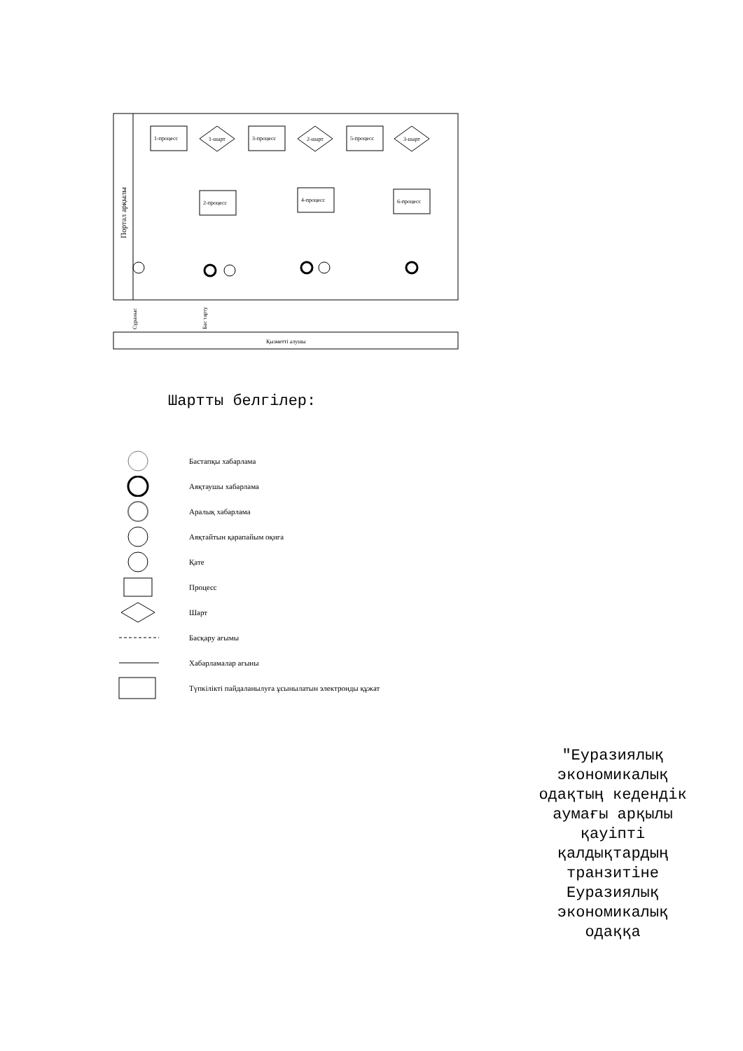Портал арқылы
1-процесс
1-шарт
3-процесс
2-шарт
5-процесс
3-шарт
2-процесс
4-процесс
6-процесс
Қызметті алушы
Сұраныс
Бас тарту
Шартты белгілер:
Бастапқы хабарлама
Аяқтаушы хабарлама
Аралық хабарлама
Аяқтайтын қарапайым оқиға
Қате
Процесс
Шарт
Басқару ағымы
Хабарламалар ағыны
Түпкілікті пайдаланылуға ұсынылатын электронды құжат
"Еуразиялық экономикалық одақтың кедендік аумағы арқылы қауіпті қалдықтардың транзитіне Еуразиялық экономикалық одаққа